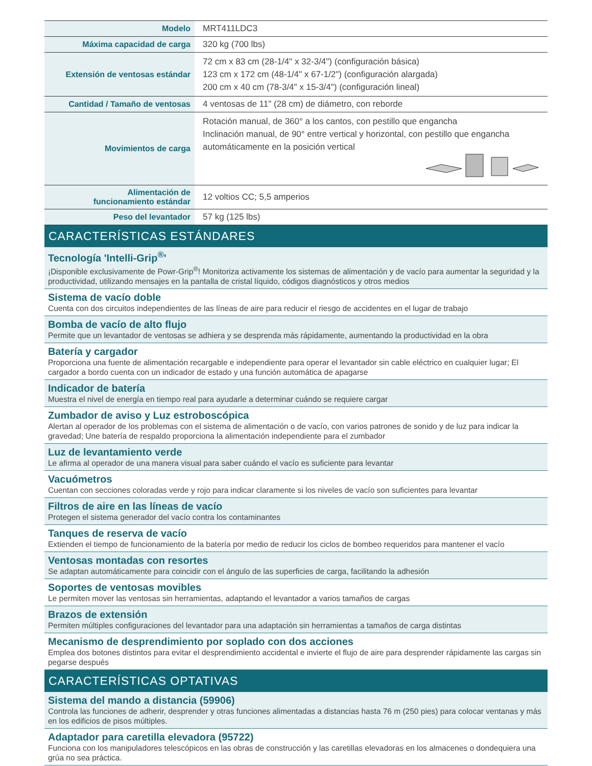| Modelo | MRT411LDC3 |
| Máxima capacidad de carga | 320 kg (700 lbs) |
| Extensión de ventosas estándar | 72 cm x 83 cm (28-1/4" x 32-3/4") (configuración básica) 123 cm x 172 cm (48-1/4" x 67-1/2") (configuración alargada) 200 cm x 40 cm (78-3/4" x 15-3/4") (configuración lineal) |
| Cantidad / Tamaño de ventosas | 4 ventosas de 11" (28 cm) de diámetro, con reborde |
| Movimientos de carga | Rotación manual, de 360° a los cantos, con pestillo que engancha Inclinación manual, de 90° entre vertical y horizontal, con pestillo que engancha automáticamente en la posición vertical |
| Alimentación de funcionamiento estándar | 12 voltios CC; 5,5 amperios |
| Peso del levantador | 57 kg (125 lbs) |
CARACTERÍSTICAS ESTÁNDARES
Tecnología 'Intelli-Grip<sup>®</sup>'
¡Disponible exclusivamente de Powr-Grip<sup>®</sup>! Monitoriza activamente los sistemas de alimentación y de vacío para aumentar la seguridad y la productividad, utilizando mensajes en la pantalla de cristal líquido, códigos diagnósticos y otros medios
Sistema de vacío doble
Cuenta con dos circuitos independientes de las líneas de aire para reducir el riesgo de accidentes en el lugar de trabajo
Bomba de vacío de alto flujo
Permite que un levantador de ventosas se adhiera y se desprenda más rápidamente, aumentando la productividad en la obra
Batería y cargador
Proporciona una fuente de alimentación recargable e independiente para operar el levantador sin cable eléctrico en cualquier lugar; El cargador a bordo cuenta con un indicador de estado y una función automática de apagarse
Indicador de batería
Muestra el nivel de energía en tiempo real para ayudarle a determinar cuándo se requiere cargar
Zumbador de aviso y Luz estroboscópica
Alertan al operador de los problemas con el sistema de alimentación o de vacío, con varios patrones de sonido y de luz para indicar la gravedad; Une batería de respaldo proporciona la alimentación independiente para el zumbador
Luz de levantamiento verde
Le afirma al operador de una manera visual para saber cuándo el vacío es suficiente para levantar
Vacuómetros
Cuentan con secciones coloradas verde y rojo para indicar claramente si los niveles de vacío son suficientes para levantar
Filtros de aire en las líneas de vacío
Protegen el sistema generador del vacío contra los contaminantes
Tanques de reserva de vacío
Extienden el tiempo de funcionamiento de la batería por medio de reducir los ciclos de bombeo requeridos para mantener el vacío
Ventosas montadas con resortes
Se adaptan automáticamente para coincidir con el ángulo de las superficies de carga, facilitando la adhesión
Soportes de ventosas movibles
Le permiten mover las ventosas sin herramientas, adaptando el levantador a varios tamaños de cargas
Brazos de extensión
Permiten múltiples configuraciones del levantador para una adaptación sin herramientas a tamaños de carga distintas
Mecanismo de desprendimiento por soplado con dos acciones
Emplea dos botones distintos para evitar el desprendimiento accidental e invierte el flujo de aire para desprender rápidamente las cargas sin pegarse después
CARACTERÍSTICAS OPTATIVAS
Sistema del mando a distancia (59906)
Controla las funciones de adherir, desprender y otras funciones alimentadas a distancias hasta 76 m (250 pies) para colocar ventanas y más en los edificios de pisos múltiples.
Adaptador para caretilla elevadora (95722)
Funciona con los manipuladores telescópicos en las obras de construcción y las caretillas elevadoras en los almacenes o dondequiera una grúa no sea práctica.